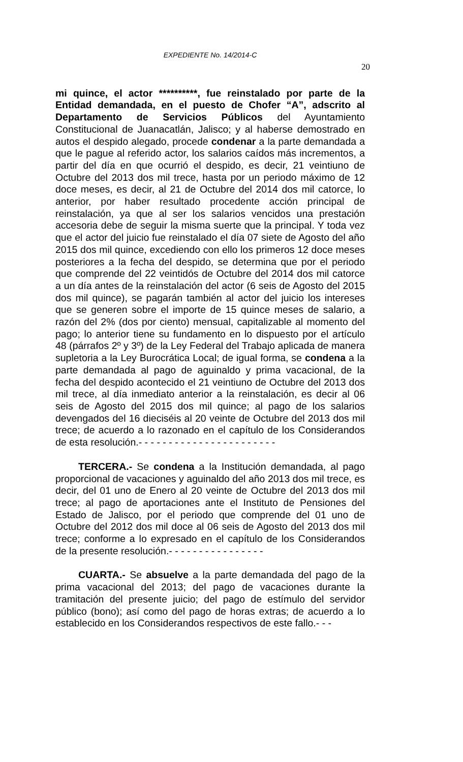EXPEDIENTE No. 14/2014-C
20
mi quince, el actor **********, fue reinstalado por parte de la Entidad demandada, en el puesto de Chofer “A”, adscrito al Departamento de Servicios Públicos del Ayuntamiento Constitucional de Juanacatlán, Jalisco; y al haberse demostrado en autos el despido alegado, procede condenar a la parte demandada a que le pague al referido actor, los salarios caídos más incrementos, a partir del día en que ocurrió el despido, es decir, 21 veintiuno de Octubre del 2013 dos mil trece, hasta por un periodo máximo de 12 doce meses, es decir, al 21 de Octubre del 2014 dos mil catorce, lo anterior, por haber resultado procedente acción principal de reinstalación, ya que al ser los salarios vencidos una prestación accesoria debe de seguir la misma suerte que la principal. Y toda vez que el actor del juicio fue reinstalado el día 07 siete de Agosto del año 2015 dos mil quince, excediendo con ello los primeros 12 doce meses posteriores a la fecha del despido, se determina que por el periodo que comprende del 22 veintidós de Octubre del 2014 dos mil catorce a un día antes de la reinstalación del actor (6 seis de Agosto del 2015 dos mil quince), se pagarán también al actor del juicio los intereses que se generen sobre el importe de 15 quince meses de salario, a razón del 2% (dos por ciento) mensual, capitalizable al momento del pago; lo anterior tiene su fundamento en lo dispuesto por el artículo 48 (párrafos 2º y 3º) de la Ley Federal del Trabajo aplicada de manera supletoria a la Ley Burocrática Local; de igual forma, se condena a la parte demandada al pago de aguinaldo y prima vacacional, de la fecha del despido acontecido el 21 veintiuno de Octubre del 2013 dos mil trece, al día inmediato anterior a la reinstalación, es decir al 06 seis de Agosto del 2015 dos mil quince; al pago de los salarios devengados del 16 dieciséis al 20 veinte de Octubre del 2013 dos mil trece; de acuerdo a lo razonado en el capítulo de los Considerandos de esta resolución.- - - - - - - - - - - - - - - - - - - - - - -
TERCERA.- Se condena a la Institución demandada, al pago proporcional de vacaciones y aguinaldo del año 2013 dos mil trece, es decir, del 01 uno de Enero al 20 veinte de Octubre del 2013 dos mil trece; al pago de aportaciones ante el Instituto de Pensiones del Estado de Jalisco, por el periodo que comprende del 01 uno de Octubre del 2012 dos mil doce al 06 seis de Agosto del 2013 dos mil trece; conforme a lo expresado en el capítulo de los Considerandos de la presente resolución.- - - - - - - - - - - - - - - -
CUARTA.- Se absuelve a la parte demandada del pago de la prima vacacional del 2013; del pago de vacaciones durante la tramitación del presente juicio; del pago de estímulo del servidor público (bono); así como del pago de horas extras; de acuerdo a lo establecido en los Considerandos respectivos de este fallo.- - -